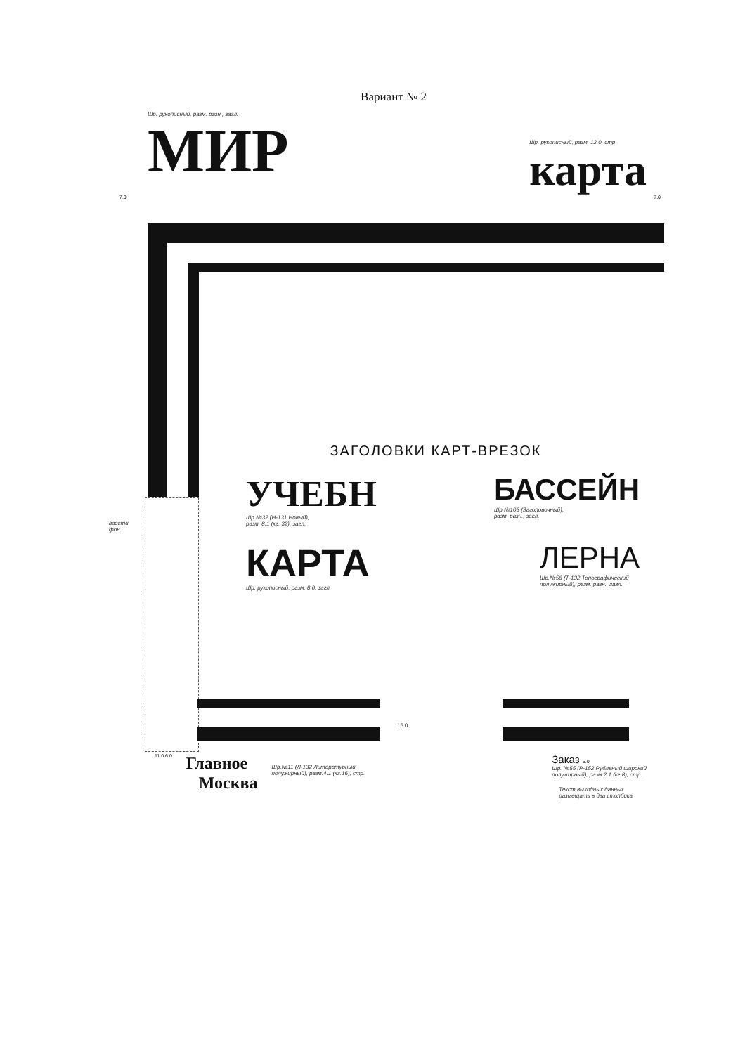Вариант № 2
Шр. рукописный, разм. разн., загл.
МИР
Шр. рукописный, разм. 12.0, стр
карта
7.0 7.0
ввести
фон
ЗАГОЛОВКИ КАРТ-ВРЕЗОК
УЧЕБН
Шр.№32 (Н-131 Новый),
разм. 8.1 (кг. 32), загл.
БАССЕЙН
Шр.№103 (Заголовочный),
разм. разн., загл.
КАРТА
Шр. рукописный, разм. 8.0, загл.
ЛЕРНА
Шр.№56 (Т-132 Топографический
полужирный), разм. разн., загл.
16.0
11.0 6.0
Главное
Москва
Шр.№11 (Л-132 Литературный
полужирный), разм.4.1 (кг.16), стр.
Заказ 6.0
Шр. №55 (Р-152 Рубленый широкий
полужирный), разм.2.1 (кг.8), стр.
Текст выходных данных
размещать в два столбика